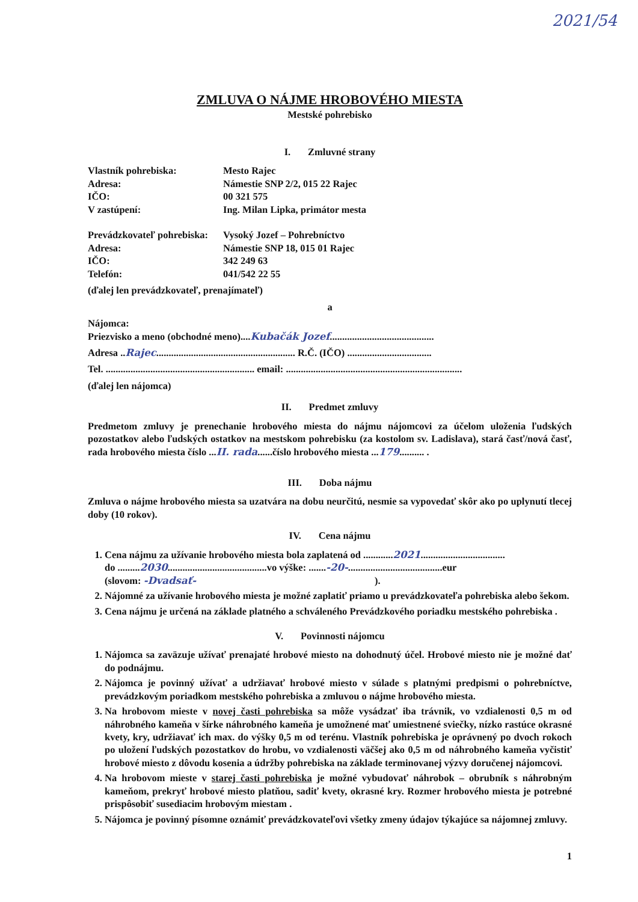2021/54
ZMLUVA O NÁJME HROBOVÉHO MIESTA
Mestské pohrebisko
I. Zmluvné strany
Vlastník pohrebiska:
Mesto Rajec
Adresa:
Námestie SNP 2/2, 015 22 Rajec
IČO:
00 321 575
V zastúpení:
Ing. Milan Lipka, primátor mesta
Prevádzkovateľ pohrebiska:
Vysoký Jozef – Pohrebníctvo
Adresa:
Námestie SNP 18, 015 01 Rajec
IČO:
342 249 63
Telefón:
041/542 22 55
(ďalej len prevádzkovateľ, prenajímateľ)
a
Nájomca:
Priezvisko a meno (obchodné meno)....Kubačák Jozef..........................................
Adresa ..Rajec........................................................ R.Č. (IČO) ..................................
Tel. ............................................................ email: .......................................................................
(ďalej len nájomca)
II. Predmet zmluvy
Predmetom zmluvy je prenechanie hrobového miesta do nájmu nájomcovi za účelom uloženia ľudských pozostatkov alebo ľudských ostatkov na mestskom pohrebisku (za kostolom sv. Ladislava), stará časť/nová časť, rada hrobového miesta číslo ...II. rada......číslo hrobového miesta ...179.......... .
III. Doba nájmu
Zmluva o nájme hrobového miesta sa uzatvára na dobu neurčitú, nesmie sa vypovedať skôr ako po uplynutí tlecej doby (10 rokov).
IV. Cena nájmu
1. Cena nájmu za užívanie hrobového miesta bola zaplatená od ............2021..................................
do .........2030........................................vo výške: .......-20-......................................eur
(slovom: -Dvadsať- ).
2. Nájomné za užívanie hrobového miesta je možné zaplatiť priamo u prevádzkovateľa pohrebiska alebo šekom.
3. Cena nájmu je určená na základe platného a schváleného Prevádzkového poriadku mestského pohrebiska .
V. Povinnosti nájomcu
1. Nájomca sa zaväzuje užívať prenajaté hrobové miesto na dohodnutý účel. Hrobové miesto nie je možné dať do podnájmu.
2. Nájomca je povinný užívať a udržiavať hrobové miesto v súlade s platnými predpismi o pohrebníctve, prevádzkovým poriadkom mestského pohrebiska a zmluvou o nájme hrobového miesta.
3. Na hrobovom mieste v novej časti pohrebiska sa môže vysádzať iba trávnik, vo vzdialenosti 0,5 m od náhrobného kameňa v šírke náhrobného kameňa je umožnené mať umiestnené sviečky, nízko rastúce okrasné kvety, kry, udržiavať ich max. do výšky 0,5 m od terénu. Vlastník pohrebiska je oprávnený po dvoch rokoch po uložení ľudských pozostatkov do hrobu, vo vzdialenosti väčšej ako 0,5 m od náhrobného kameňa vyčistiť hrobové miesto z dôvodu kosenia a údržby pohrebiska na základe terminovanej výzvy doručenej nájomcovi.
4. Na hrobovom mieste v starej časti pohrebiska je možné vybudovať náhrobok – obrubník s náhrobným kameňom, prekryť hrobové miesto platňou, sadiť kvety, okrasné kry. Rozmer hrobového miesta je potrebné prispôsobiť susediacim hrobovým miestam .
5. Nájomca je povinný písomne oznámiť prevádzkovateľovi všetky zmeny údajov týkajúce sa nájomnej zmluvy.
1